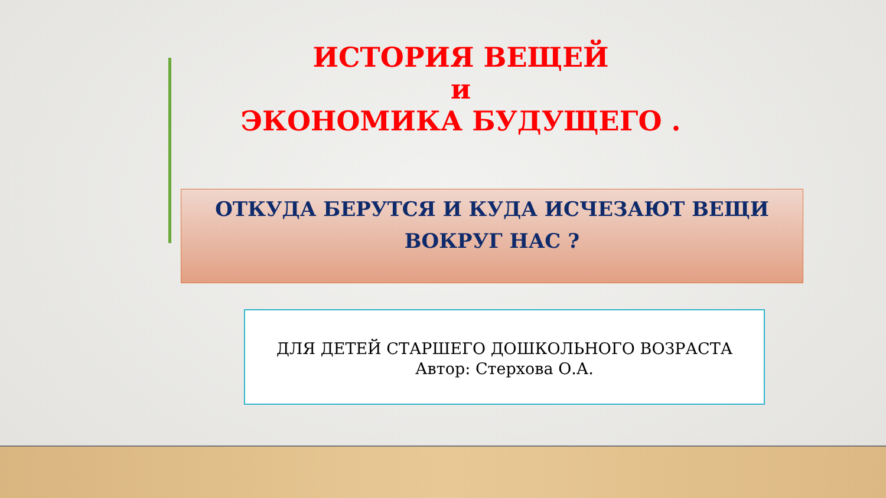ИСТОРИЯ ВЕЩЕЙ
и
ЭКОНОМИКА БУДУЩЕГО .
ОТКУДА БЕРУТСЯ И КУДА ИСЧЕЗАЮТ ВЕЩИ
ВОКРУГ НАС ?
ДЛЯ ДЕТЕЙ СТАРШЕГО ДОШКОЛЬНОГО ВОЗРАСТА
Автор: Стерхова О.А.